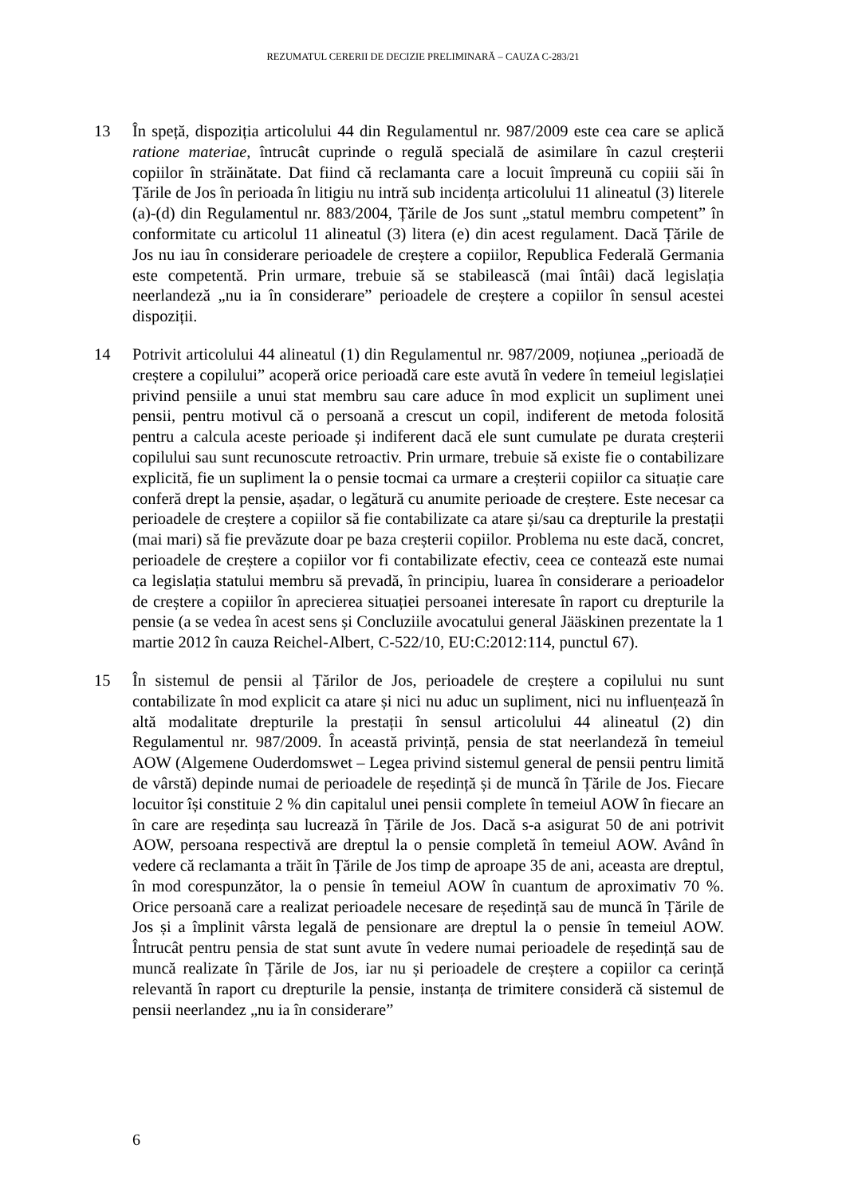REZUMATUL CERERII DE DECIZIE PRELIMINARĂ – CAUZA C-283/21
13 În speță, dispoziția articolului 44 din Regulamentul nr. 987/2009 este cea care se aplică ratione materiae, întrucât cuprinde o regulă specială de asimilare în cazul creșterii copiilor în străinătate. Dat fiind că reclamanta care a locuit împreună cu copiii săi în Țările de Jos în perioada în litigiu nu intră sub incidența articolului 11 alineatul (3) literele (a)-(d) din Regulamentul nr. 883/2004, Țările de Jos sunt „statul membru competent” în conformitate cu articolul 11 alineatul (3) litera (e) din acest regulament. Dacă Țările de Jos nu iau în considerare perioadele de creștere a copiilor, Republica Federală Germania este competentă. Prin urmare, trebuie să se stabilească (mai întâi) dacă legislația neerlandeză „nu ia în considerare” perioadele de creștere a copiilor în sensul acestei dispoziții.
14 Potrivit articolului 44 alineatul (1) din Regulamentul nr. 987/2009, noțiunea „perioadă de creștere a copilului” acoperă orice perioadă care este avută în vedere în temeiul legislației privind pensiile a unui stat membru sau care aduce în mod explicit un supliment unei pensii, pentru motivul că o persoană a crescut un copil, indiferent de metoda folosită pentru a calcula aceste perioade și indiferent dacă ele sunt cumulate pe durata creșterii copilului sau sunt recunoscute retroactiv. Prin urmare, trebuie să existe fie o contabilizare explicită, fie un supliment la o pensie tocmai ca urmare a creșterii copiilor ca situație care conferă drept la pensie, așadar, o legătură cu anumite perioade de creștere. Este necesar ca perioadele de creștere a copiilor să fie contabilizate ca atare și/sau ca drepturile la prestații (mai mari) să fie prevăzute doar pe baza creșterii copiilor. Problema nu este dacă, concret, perioadele de creștere a copiilor vor fi contabilizate efectiv, ceea ce contează este numai ca legislația statului membru să prevadă, în principiu, luarea în considerare a perioadelor de creștere a copiilor în aprecierea situației persoanei interesate în raport cu drepturile la pensie (a se vedea în acest sens și Concluziile avocatului general Jääskinen prezentate la 1 martie 2012 în cauza Reichel-Albert, C-522/10, EU:C:2012:114, punctul 67).
15 În sistemul de pensii al Țărilor de Jos, perioadele de creștere a copilului nu sunt contabilizate în mod explicit ca atare și nici nu aduc un supliment, nici nu influențează în altă modalitate drepturile la prestații în sensul articolului 44 alineatul (2) din Regulamentul nr. 987/2009. În această privință, pensia de stat neerlandeză în temeiul AOW (Algemene Ouderdomswet – Legea privind sistemul general de pensii pentru limită de vârstă) depinde numai de perioadele de reședință și de muncă în Țările de Jos. Fiecare locuitor își constituie 2 % din capitalul unei pensii complete în temeiul AOW în fiecare an în care are reședința sau lucrează în Țările de Jos. Dacă s-a asigurat 50 de ani potrivit AOW, persoana respectivă are dreptul la o pensie completă în temeiul AOW. Având în vedere că reclamanta a trăit în Țările de Jos timp de aproape 35 de ani, aceasta are dreptul, în mod corespunzător, la o pensie în temeiul AOW în cuantum de aproximativ 70 %. Orice persoană care a realizat perioadele necesare de reședință sau de muncă în Țările de Jos și a împlinit vârsta legală de pensionare are dreptul la o pensie în temeiul AOW. Întrucât pentru pensia de stat sunt avute în vedere numai perioadele de reședință sau de muncă realizate în Țările de Jos, iar nu și perioadele de creștere a copiilor ca cerință relevantă în raport cu drepturile la pensie, instanța de trimitere consideră că sistemul de pensii neerlandez „nu ia în considerare”
6